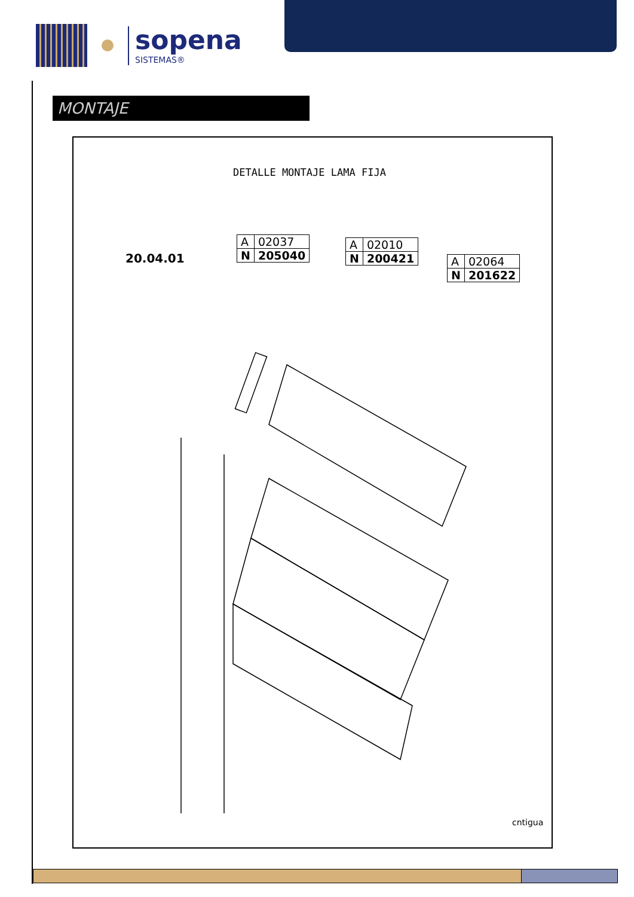sopena
SISTEMAS®
MONTAJE
DETALLE MONTAJE LAMA FIJA
20.04.01
| A | 02037 |
| N | 205040 |
| A | 02010 |
| N | 200421 |
| A | 02064 |
| N | 201622 |
cntigua